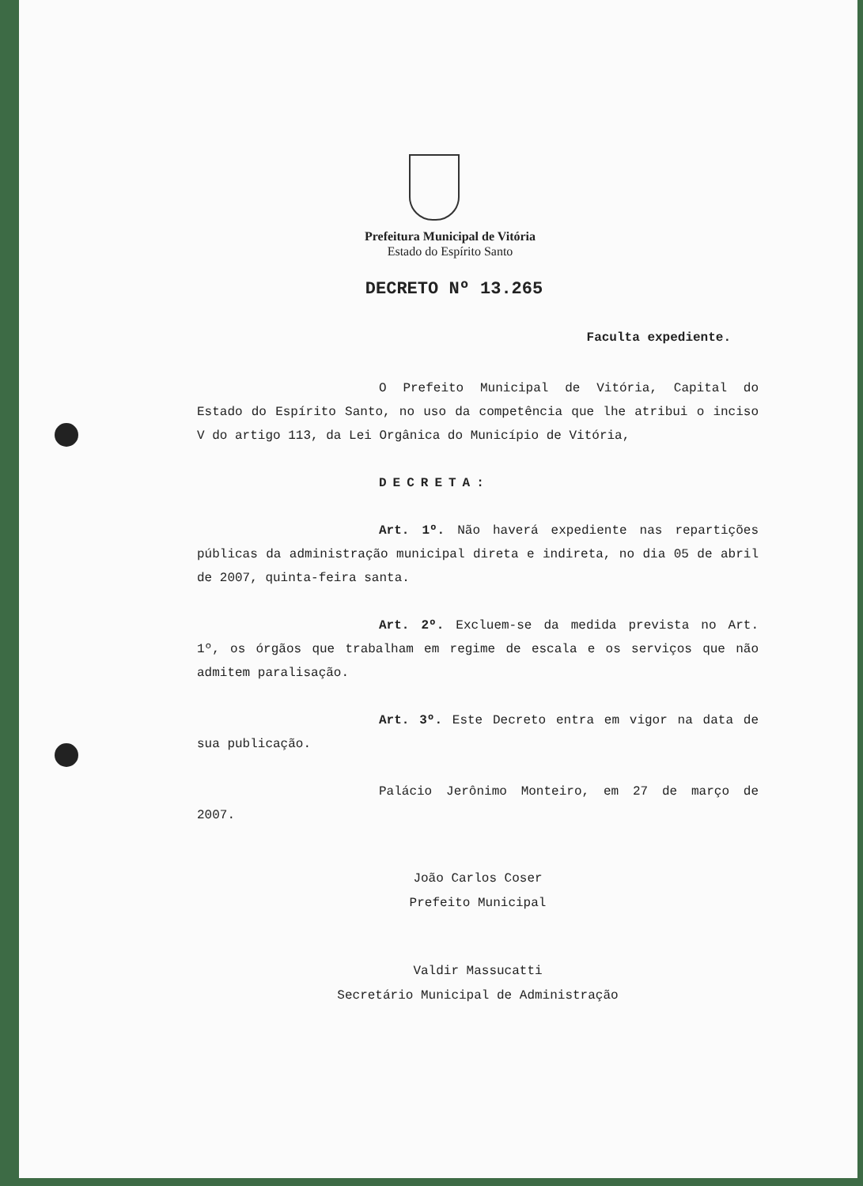Prefeitura Municipal de Vitória
Estado do Espírito Santo
DECRETO Nº 13.265
Faculta expediente.
O Prefeito Municipal de Vitória, Capital do Estado do Espírito Santo, no uso da competência que lhe atribui o inciso V do artigo 113, da Lei Orgânica do Município de Vitória,
DECRETA:
Art. 1º. Não haverá expediente nas repartições públicas da administração municipal direta e indireta, no dia 05 de abril de 2007, quinta-feira santa.
Art. 2º. Excluem-se da medida prevista no Art. 1º, os órgãos que trabalham em regime de escala e os serviços que não admitem paralisação.
Art. 3º. Este Decreto entra em vigor na data de sua publicação.
Palácio Jerônimo Monteiro, em 27 de março de 2007.
João Carlos Coser
Prefeito Municipal
Valdir Massucatti
Secretário Municipal de Administração